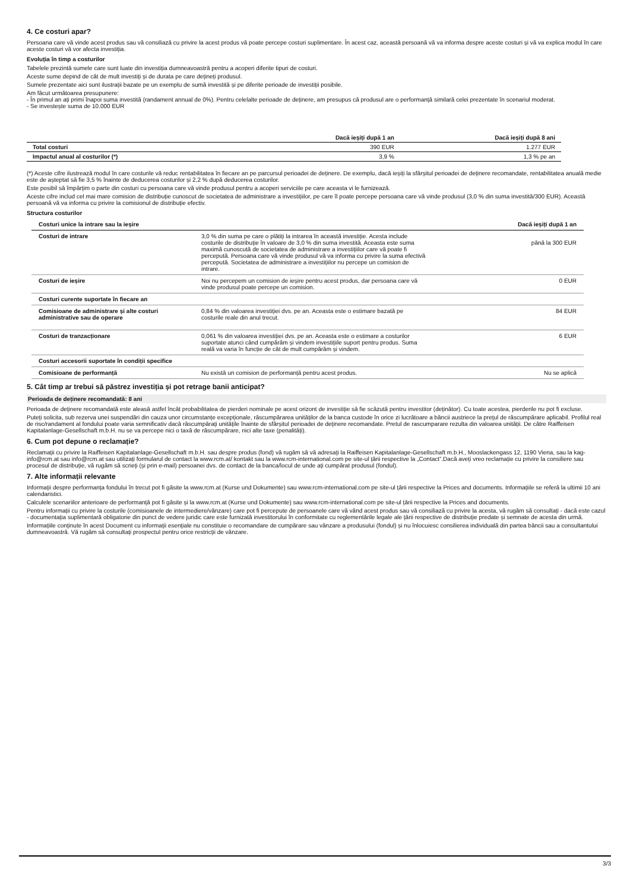4. Ce costuri apar?
Persoana care vă vinde acest produs sau vă consiliază cu privire la acest produs vă poate percepe costuri suplimentare. În acest caz, această persoană vă va informa despre aceste costuri și vă va explica modul în care aceste costuri vă vor afecta investiția.
Evoluția în timp a costurilor
Tabelele prezintă sumele care sunt luate din investiția dumneavoastră pentru a acoperi diferite tipuri de costuri.
Aceste sume depind de cât de mult investiți și de durata pe care dețineți produsul.
Sumele prezentate aici sunt ilustrații bazate pe un exemplu de sumă investită și pe diferite perioade de investiții posibile.
Am făcut următoarea presupunere:
- În primul an ați primi înapoi suma investită (randament annual de 0%). Pentru celelalte perioade de deținere, am presupus că produsul are o performanță similară celei prezentate în scenariul moderat.
- Se investește suma de 10.000 EUR
| | Dacă ieșiți după 1 an | Dacă ieșiți după 8 ani |
| --- | --- | --- |
| Total costuri | 390 EUR | 1.277 EUR |
| Impactul anual al costurilor (*) | 3,9 % | 1,3 % pe an |
(*) Aceste cifre ilustrează modul în care costurile vă reduc rentabilitatea în fiecare an pe parcursul perioadei de deținere. De exemplu, dacă ieșiți la sfârșitul perioadei de deținere recomandate, rentabilitatea anuală medie este de așteptat să fie 3,5 % înainte de deducerea costurilor și 2,2 % după deducerea costurilor.
Este posibil să împărțim o parte din costuri cu persoana care vă vinde produsul pentru a acoperi serviciile pe care aceasta vi le furnizează.
Aceste cifre includ cel mai mare comision de distribuție cunoscut de societatea de administrare a investițiilor, pe care îl poate percepe persoana care vă vinde produsul (3,0 % din suma investită/300 EUR). Această persoană vă va informa cu privire la comisionul de distribuție efectiv.
Structura costurilor
| Costuri unice la intrare sau la ieșire | | Dacă ieșiți după 1 an |
| --- | --- | --- |
| Costuri de intrare | 3,0 % din suma pe care o plătiți la intrarea în această investiție. Acesta include costurile de distribuție în valoare de 3,0 % din suma investită. Aceasta este suma maximă cunoscută de societatea de administrare a investițiilor care vă poate fi percepută. Persoana care vă vinde produsul vă va informa cu privire la suma efectivă percepută. Societatea de administrare a investițiilor nu percepe un comision de intrare. | până la 300 EUR |
| Costuri de ieșire | Noi nu percepem un comision de ieșire pentru acest produs, dar persoana care vă vinde produsul poate percepe un comision. | 0 EUR |
| Costuri curente suportate în fiecare an | | |
| Comisioane de administrare și alte costuri administrative sau de operare | 0,84 % din valoarea investiției dvs. pe an. Aceasta este o estimare bazată pe costurile reale din anul trecut. | 84 EUR |
| Costuri de tranzacționare | 0,061 % din valoarea investiției dvs. pe an. Aceasta este o estimare a costurilor suportate atunci când cumpărăm și vindem investițiile suport pentru produs. Suma reală va varia în funcție de cât de mult cumpărăm și vindem. | 6 EUR |
| Costuri accesorii suportate în condiții specifice | | |
| Comisioane de performanță | Nu există un comision de performanță pentru acest produs. | Nu se aplică |
5. Cât timp ar trebui să păstrez investiția și pot retrage banii anticipat?
Perioada de deținere recomandată: 8 ani
Perioada de deținere recomandată este aleasă astfel încât probabilitatea de pierderi nominale pe acest orizont de investiție să fie scăzută pentru investitor (deținător). Cu toate acestea, pierderile nu pot fi excluse.
Puteți solicita, sub rezerva unei suspendări din cauza unor circumstanțe excepționale, răscumpărarea unităților de la banca custode în orice zi lucrătoare a băncii austriece la prețul de răscumpărare aplicabil. Profilul real de risc/randament al fondului poate varia semnificativ dacă răscumpărați unitățile înainte de sfârșitul perioadei de deținere recomandate. Pretul de rascumparare rezulta din valoarea unității. De către Raiffeisen Kapitalanlage-Gesellschaft m.b.H. nu se va percepe nici o taxă de răscumpărare, nici alte taxe (penalități).
6. Cum pot depune o reclamație?
Reclamații cu privire la Raiffeisen Kapitalanlage-Gesellschaft m.b.H. sau despre produs (fond) vă rugăm să vă adresați la Raiffeisen Kapitalanlage-Gesellschaft m.b.H., Mooslackengass 12, 1190 Viena, sau la kag-info@rcm.at sau info@rcm.at sau utilizați formularul de contact la www.rcm.at/ kontakt sau la www.rcm-international.com pe site-ul țării respective la „Contact”.Dacă aveți vreo reclamație cu privire la consiliere sau procesul de distribuție, vă rugăm să scrieți (și prin e-mail) persoanei dvs. de contact de la banca/locul de unde ați cumpărat produsul (fondul).
7. Alte informații relevante
Informații despre performanța fondului în trecut pot fi găsite la www.rcm.at (Kurse und Dokumente) sau www.rcm-international.com pe site-ul țării respective la Prices and documents. Informațiile se referă la ultimii 10 ani calendaristici.
Calculele scenariilor anterioare de performanță pot fi găsite și la www.rcm.at (Kurse und Dokumente) sau www.rcm-international.com pe site-ul țării respective la Prices and documents.
Pentru informații cu privire la costurile (comisioanele de intermediere/vânzare) care pot fi percepute de persoanele care vă vând acest produs sau vă consiliază cu privire la acesta, vă rugăm să consultați - dacă este cazul - documentația suplimentară obligatorie din punct de vedere juridic care este furnizată investitorului în conformitate cu reglementările legale ale țării respective de distribuție predate și semnate de acesta din urmă.
Informațiile conținute în acest Document cu informații esențiale nu constituie o recomandare de cumpărare sau vânzare a produsului (fondul) și nu înlocuiesc consilierea individuală din partea băncii sau a consultantului dumneavoastră. Vă rugăm să consultați prospectul pentru orice restricții de vânzare.
3/3